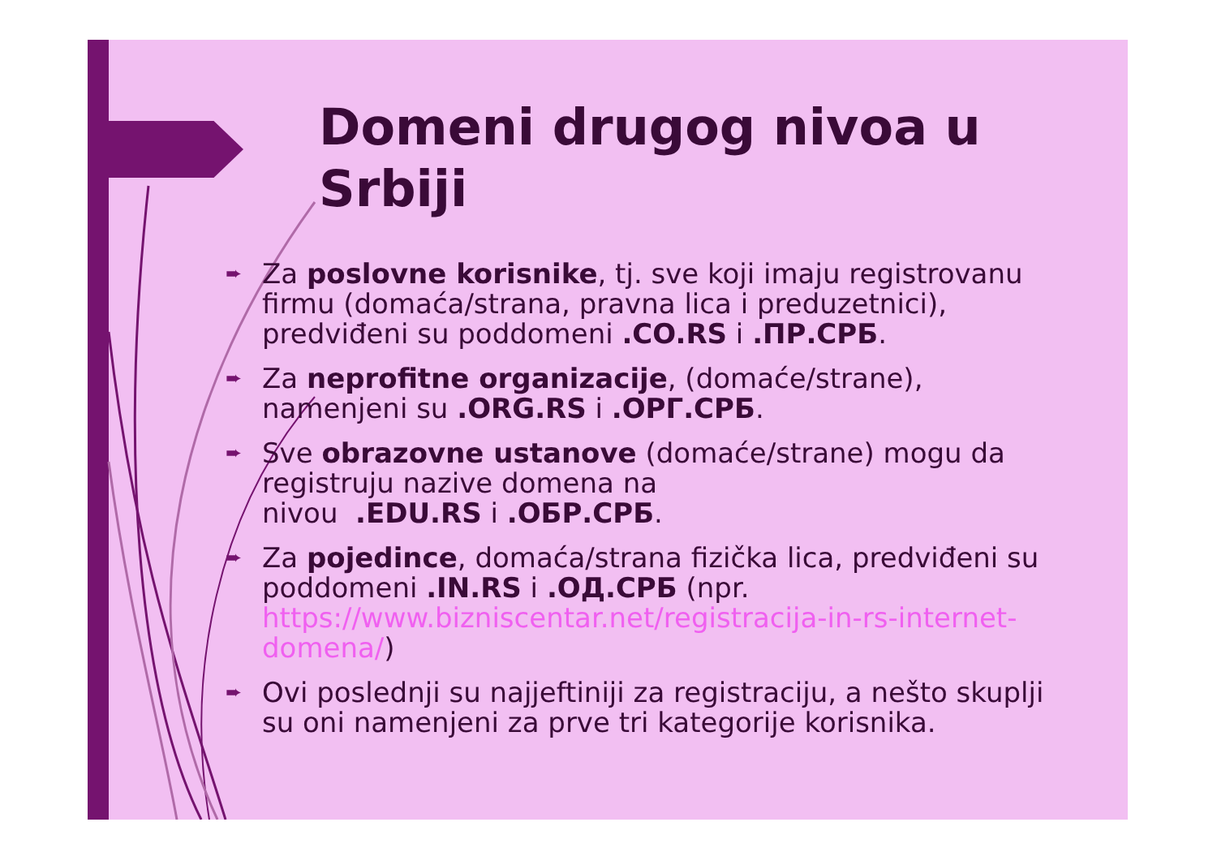Domeni drugog nivoa u
Srbiji
➨ Za poslovne korisnike, tj. sve koji imaju registrovanu firmu (domaća/strana, pravna lica i preduzetnici), predviđeni su poddomeni .CO.RS i .ПР.СРБ.
➨ Za neprofitne organizacije, (domaće/strane), namenjeni su .ORG.RS i .ОРГ.СРБ.
➨ Sve obrazovne ustanove (domaće/strane) mogu da registruju nazive domena na
nivou .EDU.RS i .ОБР.СРБ.
➨ Za pojedince, domaća/strana fizička lica, predviđeni su poddomeni .IN.RS i .ОД.СРБ (npr. https://www.bizniscentar.net/registracija-in-rs-internet-domena/)
➨ Ovi poslednji su najjeftiniji za registraciju, a nešto skuplji su oni namenjeni za prve tri kategorije korisnika.